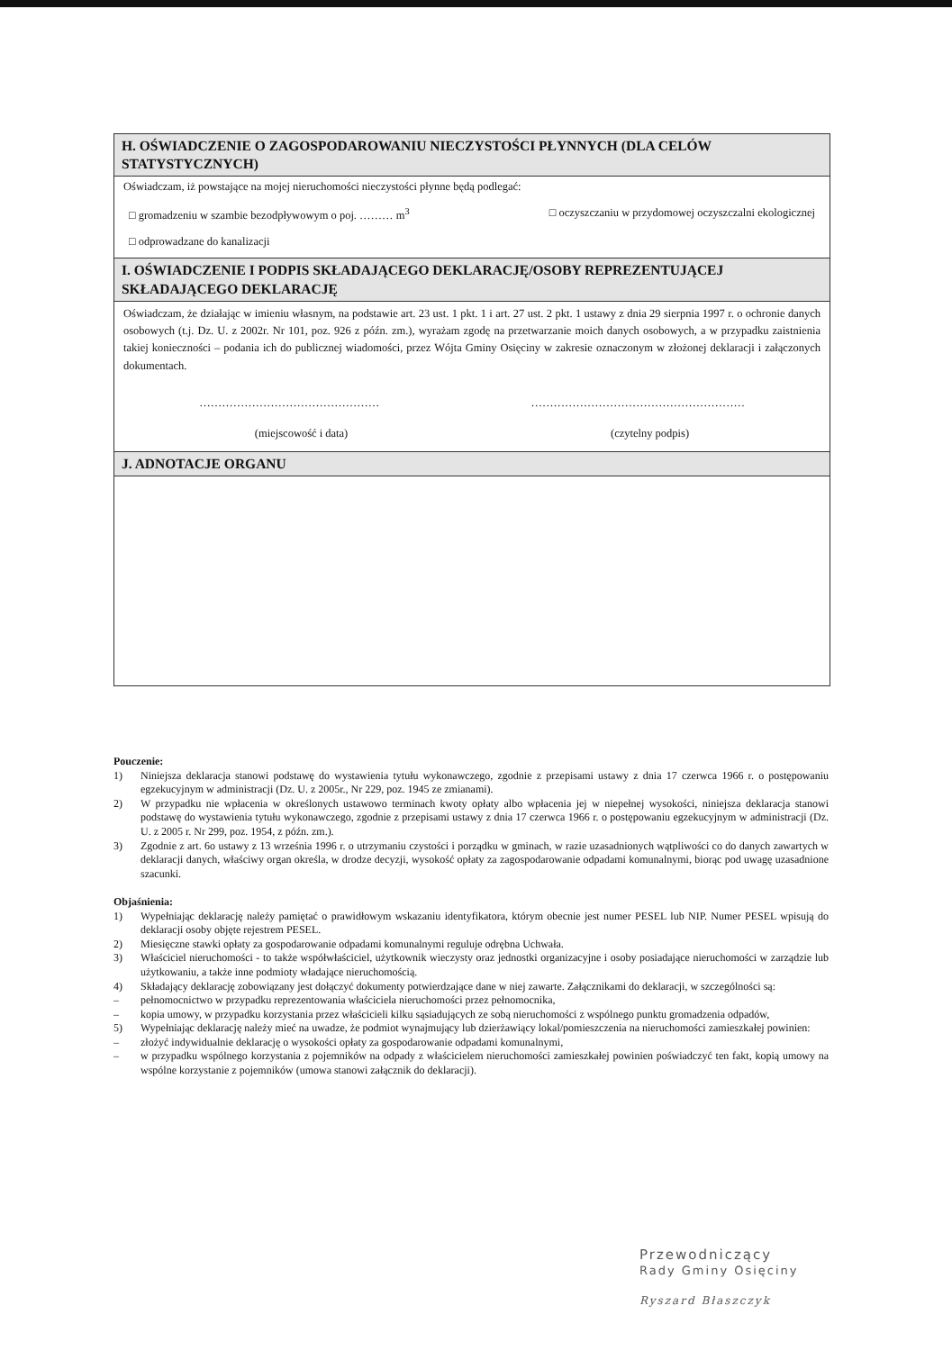H. OŚWIADCZENIE O ZAGOSPODAROWANIU NIECZYSTOŚCI PŁYNNYCH (DLA CELÓW STATYSTYCZNYCH)
Oświadczam, iż powstające na mojej nieruchomości nieczystości płynne będą podlegać:
□ gromadzeniu w szambie bezodpływowym o poj. ……… m<sup>3</sup> □ oczyszczaniu w przydomowej oczyszczalni ekologicznej
□ odprowadzane do kanalizacji
I. OŚWIADCZENIE I PODPIS SKŁADAJĄCEGO DEKLARACJĘ/OSOBY REPREZENTUJĄCEJ SKŁADAJĄCEGO DEKLARACJĘ
Oświadczam, że działając w imieniu własnym, na podstawie art. 23 ust. 1 pkt. 1 i art. 27 ust. 2 pkt. 1 ustawy z dnia 29 sierpnia 1997 r. o ochronie danych osobowych (t.j. Dz. U. z 2002r. Nr 101, poz. 926 z późn. zm.), wyrażam zgodę na przetwarzanie moich danych osobowych, a w przypadku zaistnienia takiej konieczności – podania ich do publicznej wiadomości, przez Wójta Gminy Osięciny w zakresie oznaczonym w złożonej deklaracji i załączonych dokumentach.
………………………………………… …………………………………………………
(miejscowość i data) (czytelny podpis)
J. ADNOTACJE ORGANU
Pouczenie:
1) Niniejsza deklaracja stanowi podstawę do wystawienia tytułu wykonawczego, zgodnie z przepisami ustawy z dnia 17 czerwca 1966 r. o postępowaniu egzekucyjnym w administracji (Dz. U. z 2005r., Nr 229, poz. 1945 ze zmianami).
2) W przypadku nie wpłacenia w określonych ustawowo terminach kwoty opłaty albo wpłacenia jej w niepełnej wysokości, niniejsza deklaracja stanowi podstawę do wystawienia tytułu wykonawczego, zgodnie z przepisami ustawy z dnia 17 czerwca 1966 r. o postępowaniu egzekucyjnym w administracji (Dz. U. z 2005 r. Nr 299, poz. 1954, z późn. zm.).
3) Zgodnie z art. 6o ustawy z 13 września 1996 r. o utrzymaniu czystości i porządku w gminach, w razie uzasadnionych wątpliwości co do danych zawartych w deklaracji danych, właściwy organ określa, w drodze decyzji, wysokość opłaty za zagospodarowanie odpadami komunalnymi, biorąc pod uwagę uzasadnione szacunki.
Objaśnienia:
1) Wypełniając deklarację należy pamiętać o prawidłowym wskazaniu identyfikatora, którym obecnie jest numer PESEL lub NIP. Numer PESEL wpisują do deklaracji osoby objęte rejestrem PESEL.
2) Miesięczne stawki opłaty za gospodarowanie odpadami komunalnymi reguluje odrębna Uchwała.
3) Właściciel nieruchomości - to także współwłaściciel, użytkownik wieczysty oraz jednostki organizacyjne i osoby posiadające nieruchomości w zarządzie lub użytkowaniu, a także inne podmioty władające nieruchomością.
4) Składający deklarację zobowiązany jest dołączyć dokumenty potwierdzające dane w niej zawarte. Załącznikami do deklaracji, w szczególności są:
– pełnomocnictwo w przypadku reprezentowania właściciela nieruchomości przez pełnomocnika,
– kopia umowy, w przypadku korzystania przez właścicieli kilku sąsiadujących ze sobą nieruchomości z wspólnego punktu gromadzenia odpadów,
5) Wypełniając deklarację należy mieć na uwadze, że podmiot wynajmujący lub dzierżawiący lokal/pomieszczenia na nieruchomości zamieszkałej powinien:
– złożyć indywidualnie deklarację o wysokości opłaty za gospodarowanie odpadami komunalnymi,
– w przypadku wspólnego korzystania z pojemników na odpady z właścicielem nieruchomości zamieszkałej powinien poświadczyć ten fakt, kopią umowy na wspólne korzystanie z pojemników (umowa stanowi załącznik do deklaracji).
Przewodniczący
Rady Gminy Osięciny
Ryszard Błaszczyk